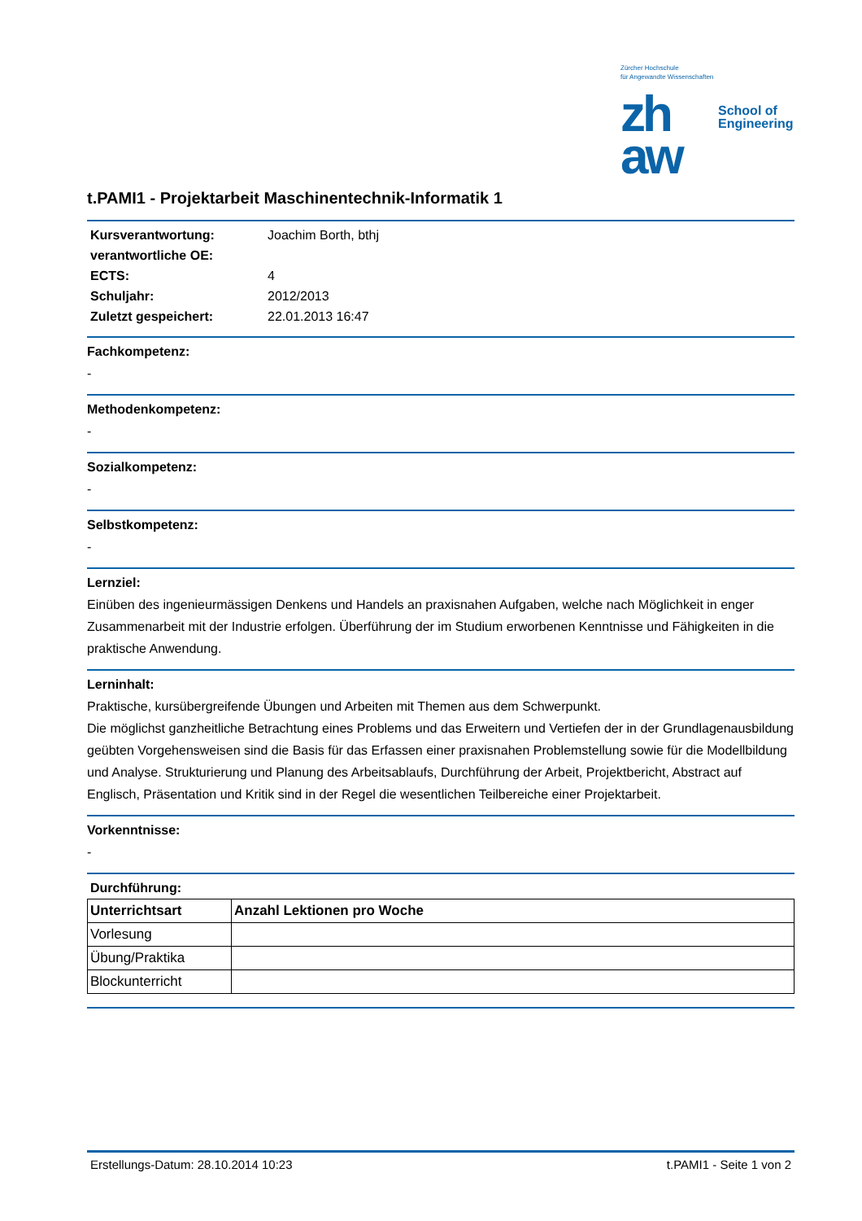Zürcher Hochschule
für Angewandte Wissenschaften
zh
aw
School of
Engineering
t.PAMI1 - Projektarbeit Maschinentechnik-Informatik 1
| Kursverantwortung: | Joachim Borth, bthj |
| verantwortliche OE: | |
| ECTS: | 4 |
| Schuljahr: | 2012/2013 |
| Zuletzt gespeichert: | 22.01.2013 16:47 |
Fachkompetenz:
-
Methodenkompetenz:
-
Sozialkompetenz:
-
Selbstkompetenz:
-
Lernziel:
Einüben des ingenieurmässigen Denkens und Handels an praxisnahen Aufgaben, welche nach Möglichkeit in enger Zusammenarbeit mit der Industrie erfolgen. Überführung der im Studium erworbenen Kenntnisse und Fähigkeiten in die praktische Anwendung.
Lerninhalt:
Praktische, kursübergreifende Übungen und Arbeiten mit Themen aus dem Schwerpunkt.
Die möglichst ganzheitliche Betrachtung eines Problems und das Erweitern und Vertiefen der in der Grundlagenausbildung geübten Vorgehensweisen sind die Basis für das Erfassen einer praxisnahen Problemstellung sowie für die Modellbildung und Analyse. Strukturierung und Planung des Arbeitsablaufs, Durchführung der Arbeit, Projektbericht, Abstract auf Englisch, Präsentation und Kritik sind in der Regel die wesentlichen Teilbereiche einer Projektarbeit.
Vorkenntnisse:
-
Durchführung:
| Unterrichtsart | Anzahl Lektionen pro Woche |
| --- | --- |
| Vorlesung | |
| Übung/Praktika | |
| Blockunterricht | |
Erstellungs-Datum: 28.10.2014 10:23 t.PAMI1 - Seite 1 von 2